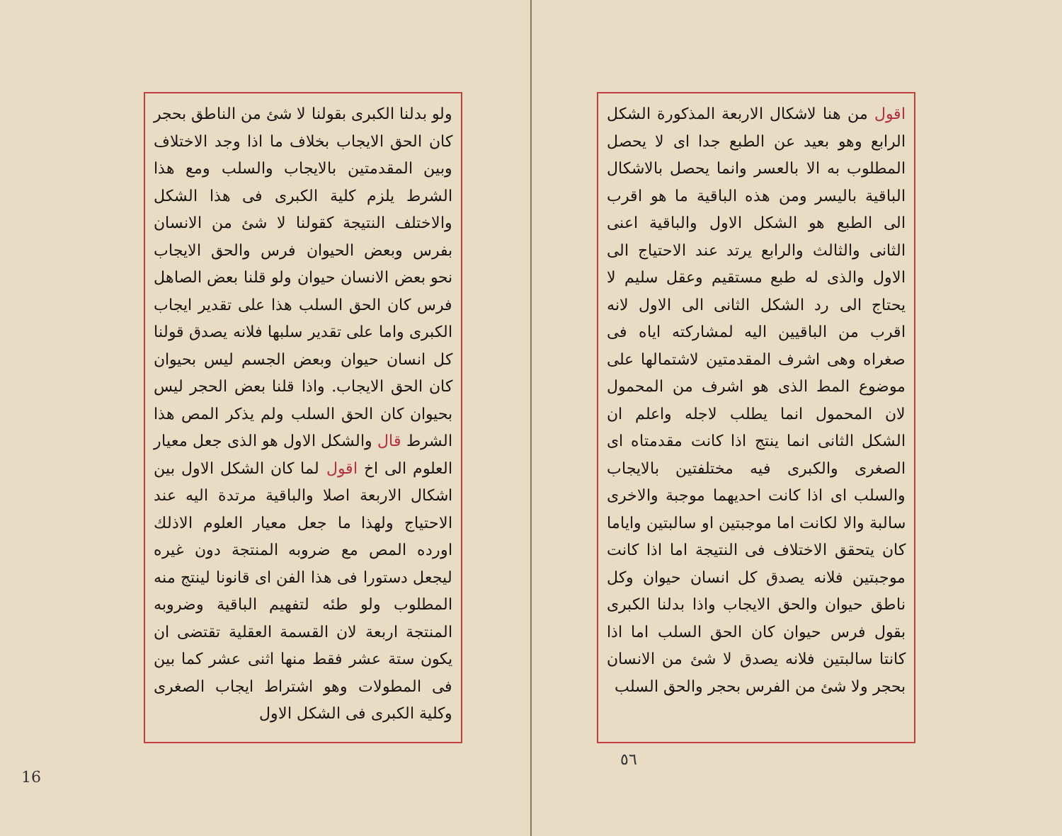ولو بدلنا الكبرى بقولنا لا شئ من الناطق بحجر كان الحق الايجاب بخلاف ما اذا وجد الاختلاف وبين المقدمتين بالايجاب والسلب ومع هذا الشرط يلزم كلية الكبرى فى هذا الشكل والاختلف النتيجة كقولنا لا شئ من الانسان بفرس وبعض الحيوان فرس والحق الايجاب نحو بعض الانسان حيوان ولو قلنا بعض الصاهل فرس كان الحق السلب هذا على تقدير ايجاب الكبرى واما على تقدير سلبها فلانه يصدق قولنا كل انسان حيوان وبعض الجسم ليس بحيوان كان الحق الايجاب. واذا قلنا بعض الحجر ليس بحيوان كان الحق السلب ولم يذكر المص هذا الشرط قال والشكل الاول هو الذى جعل معيار العلوم الى اخ اقول لما كان الشكل الاول بين اشكال الاربعة اصلا والباقية مرتدة اليه عند الاحتياج ولهذا ما جعل معيار العلوم الاذلك اورده المص مع ضروبه المنتجة دون غيره ليجعل دستورا فى هذا الفن اى قانونا لينتج منه المطلوب ولو طئه لتفهيم الباقية وضروبه المنتجة اربعة لان القسمة العقلية تقتضى ان يكون ستة عشر فقط منها اثنى عشر كما بين فى المطولات وهو اشتراط ايجاب الصغرى وكلية الكبرى فى الشكل الاول
16
اقول من هنا لاشكال الاربعة المذكورة الشكل الرابع وهو بعيد عن الطبع جدا اى لا يحصل المطلوب به الا بالعسر وانما يحصل بالاشكال الباقية باليسر ومن هذه الباقية ما هو اقرب الى الطبع هو الشكل الاول والباقية اعنى الثانى والثالث والرابع يرتد عند الاحتياج الى الاول والذى له طبع مستقيم وعقل سليم لا يحتاج الى رد الشكل الثانى الى الاول لانه اقرب من الباقيين اليه لمشاركته اياه فى صغراه وهى اشرف المقدمتين لاشتمالها على موضوع المط الذى هو اشرف من المحمول لان المحمول انما يطلب لاجله واعلم ان الشكل الثانى انما ينتج اذا كانت مقدمتاه اى الصغرى والكبرى فيه مختلفتين بالايجاب والسلب اى اذا كانت احديهما موجبة والاخرى سالبة والا لكانت اما موجبتين او سالبتين واياما كان يتحقق الاختلاف فى النتيجة اما اذا كانت موجبتين فلانه يصدق كل انسان حيوان وكل ناطق حيوان والحق الايجاب واذا بدلنا الكبرى بقول فرس حيوان كان الحق السلب اما اذا كانتا سالبتين فلانه يصدق لا شئ من الانسان بحجر ولا شئ من الفرس بحجر والحق السلب
٥٦